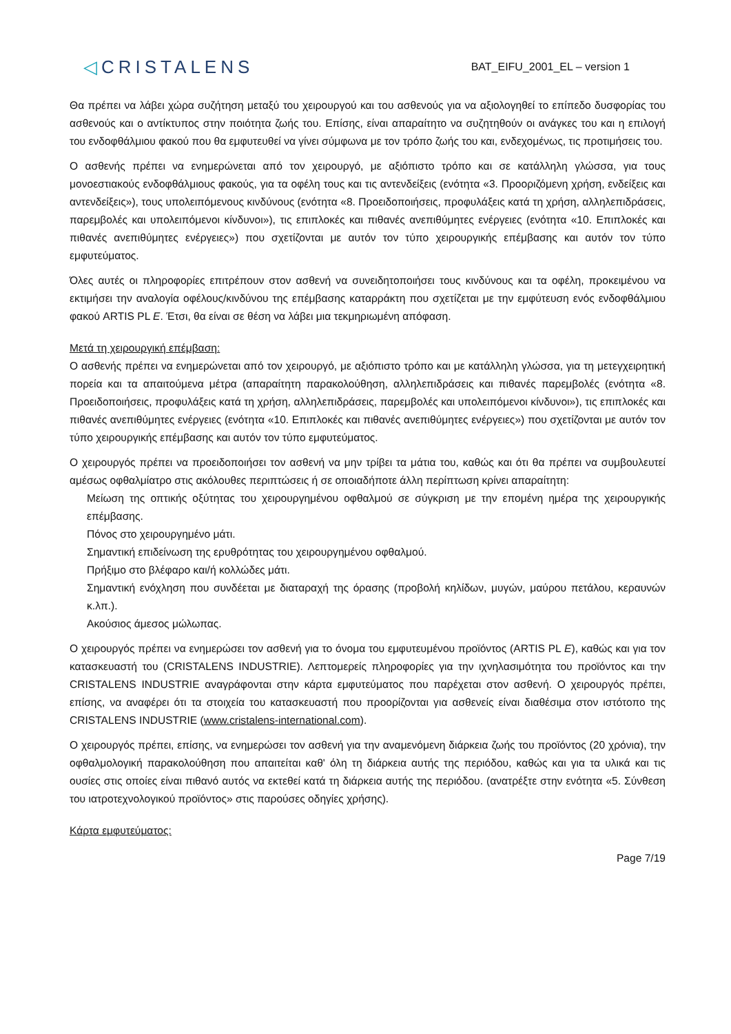◁CRISTALENS
BAT_EIFU_2001_EL – version 1
Θα πρέπει να λάβει χώρα συζήτηση μεταξύ του χειρουργού και του ασθενούς για να αξιολογηθεί το επίπεδο δυσφορίας του ασθενούς και ο αντίκτυπος στην ποιότητα ζωής του. Επίσης, είναι απαραίτητο να συζητηθούν οι ανάγκες του και η επιλογή του ενδοφθάλμιου φακού που θα εμφυτευθεί να γίνει σύμφωνα με τον τρόπο ζωής του και, ενδεχομένως, τις προτιμήσεις του.
Ο ασθενής πρέπει να ενημερώνεται από τον χειρουργό, με αξιόπιστο τρόπο και σε κατάλληλη γλώσσα, για τους μονοεστιακούς ενδοφθάλμιους φακούς, για τα οφέλη τους και τις αντενδείξεις (ενότητα «3. Προοριζόμενη χρήση, ενδείξεις και αντενδείξεις»), τους υπολειπόμενους κινδύνους (ενότητα «8. Προειδοποιήσεις, προφυλάξεις κατά τη χρήση, αλληλεπιδράσεις, παρεμβολές και υπολειπόμενοι κίνδυνοι»), τις επιπλοκές και πιθανές ανεπιθύμητες ενέργειες (ενότητα «10. Επιπλοκές και πιθανές ανεπιθύμητες ενέργειες») που σχετίζονται με αυτόν τον τύπο χειρουργικής επέμβασης και αυτόν τον τύπο εμφυτεύματος.
Όλες αυτές οι πληροφορίες επιτρέπουν στον ασθενή να συνειδητοποιήσει τους κινδύνους και τα οφέλη, προκειμένου να εκτιμήσει την αναλογία οφέλους/κινδύνου της επέμβασης καταρράκτη που σχετίζεται με την εμφύτευση ενός ενδοφθάλμιου φακού ARTIS PL E. Έτσι, θα είναι σε θέση να λάβει μια τεκμηριωμένη απόφαση.
Μετά τη χειρουργική επέμβαση:
Ο ασθενής πρέπει να ενημερώνεται από τον χειρουργό, με αξιόπιστο τρόπο και με κατάλληλη γλώσσα, για τη μετεγχειρητική πορεία και τα απαιτούμενα μέτρα (απαραίτητη παρακολούθηση, αλληλεπιδράσεις και πιθανές παρεμβολές (ενότητα «8. Προειδοποιήσεις, προφυλάξεις κατά τη χρήση, αλληλεπιδράσεις, παρεμβολές και υπολειπόμενοι κίνδυνοι»), τις επιπλοκές και πιθανές ανεπιθύμητες ενέργειες (ενότητα «10. Επιπλοκές και πιθανές ανεπιθύμητες ενέργειες») που σχετίζονται με αυτόν τον τύπο χειρουργικής επέμβασης και αυτόν τον τύπο εμφυτεύματος.
Ο χειρουργός πρέπει να προειδοποιήσει τον ασθενή να μην τρίβει τα μάτια του, καθώς και ότι θα πρέπει να συμβουλευτεί αμέσως οφθαλμίατρο στις ακόλουθες περιπτώσεις ή σε οποιαδήποτε άλλη περίπτωση κρίνει απαραίτητη:
Μείωση της οπτικής οξύτητας του χειρουργημένου οφθαλμού σε σύγκριση με την επομένη ημέρα της χειρουργικής επέμβασης.
Πόνος στο χειρουργημένο μάτι.
Σημαντική επιδείνωση της ερυθρότητας του χειρουργημένου οφθαλμού.
Πρήξιμο στο βλέφαρο και/ή κολλώδες μάτι.
Σημαντική ενόχληση που συνδέεται με διαταραχή της όρασης (προβολή κηλίδων, μυγών, μαύρου πετάλου, κεραυνών κ.λπ.).
Ακούσιος άμεσος μώλωπας.
Ο χειρουργός πρέπει να ενημερώσει τον ασθενή για το όνομα του εμφυτευμένου προϊόντος (ARTIS PL E), καθώς και για τον κατασκευαστή του (CRISTALENS INDUSTRIE). Λεπτομερείς πληροφορίες για την ιχνηλασιμότητα του προϊόντος και την CRISTALENS INDUSTRIE αναγράφονται στην κάρτα εμφυτεύματος που παρέχεται στον ασθενή. Ο χειρουργός πρέπει, επίσης, να αναφέρει ότι τα στοιχεία του κατασκευαστή που προορίζονται για ασθενείς είναι διαθέσιμα στον ιστότοπο της CRISTALENS INDUSTRIE (www.cristalens-international.com).
Ο χειρουργός πρέπει, επίσης, να ενημερώσει τον ασθενή για την αναμενόμενη διάρκεια ζωής του προϊόντος (20 χρόνια), την οφθαλμολογική παρακολούθηση που απαιτείται καθ' όλη τη διάρκεια αυτής της περιόδου, καθώς και για τα υλικά και τις ουσίες στις οποίες είναι πιθανό αυτός να εκτεθεί κατά τη διάρκεια αυτής της περιόδου. (ανατρέξτε στην ενότητα «5. Σύνθεση του ιατροτεχνολογικού προϊόντος» στις παρούσες οδηγίες χρήσης).
Κάρτα εμφυτεύματος:
Page 7/19